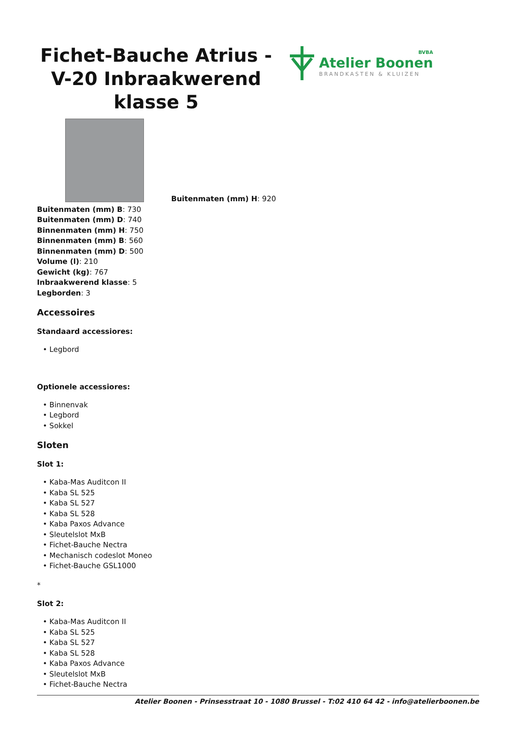Fichet-Bauche Atrius - V-20 Inbraakwerend klasse 5
BVBA
Atelier Boonen
BRANDKASTEN & KLUIZEN
Buitenmaten (mm) H: 920
Buitenmaten (mm) B: 730
Buitenmaten (mm) D: 740
Binnenmaten (mm) H: 750
Binnenmaten (mm) B: 560
Binnenmaten (mm) D: 500
Volume (l): 210
Gewicht (kg): 767
Inbraakwerend klasse: 5
Legborden: 3
Accessoires
Standaard accessiores:
• Legbord
Optionele accessiores:
• Binnenvak
• Legbord
• Sokkel
Sloten
Slot 1:
• Kaba-Mas Auditcon II
• Kaba SL 525
• Kaba SL 527
• Kaba SL 528
• Kaba Paxos Advance
• Sleutelslot MxB
• Fichet-Bauche Nectra
• Mechanisch codeslot Moneo
• Fichet-Bauche GSL1000
*
Slot 2:
• Kaba-Mas Auditcon II
• Kaba SL 525
• Kaba SL 527
• Kaba SL 528
• Kaba Paxos Advance
• Sleutelslot MxB
• Fichet-Bauche Nectra
Atelier Boonen - Prinsesstraat 10 - 1080 Brussel - T:02 410 64 42 - info@atelierboonen.be